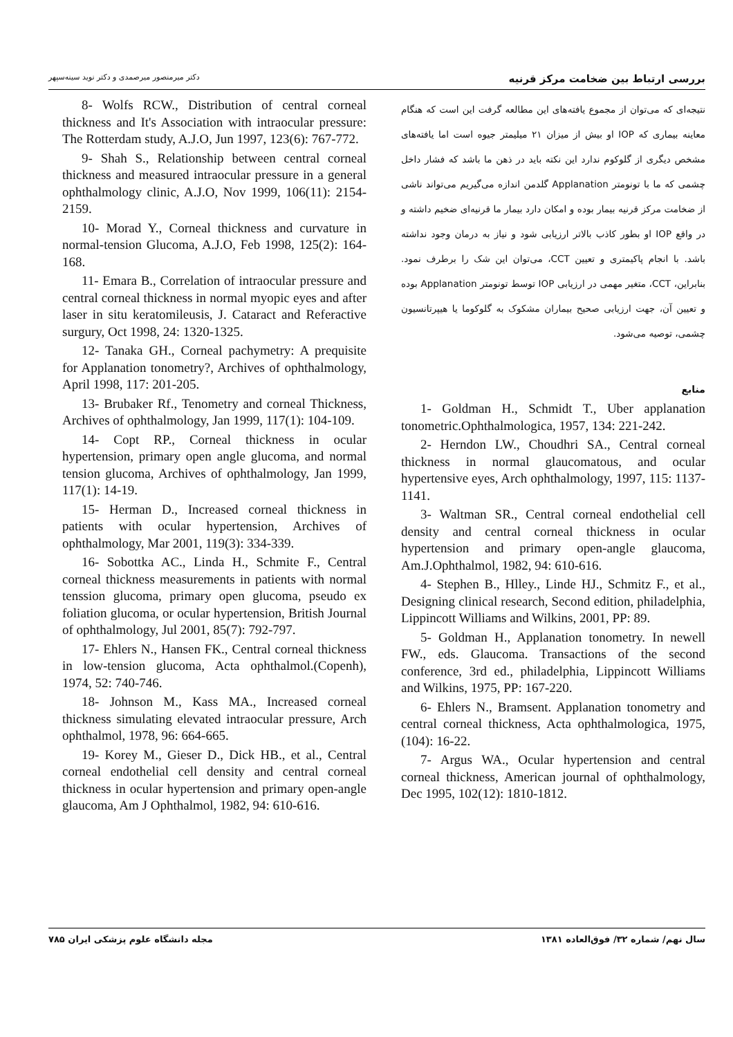بررسی ارتباط بین ضخامت مرکز قرنیه دکتر میرمنصور میرصمدی و دکتر نوید سینه‌سپهر
نتیجه‌ای که می‌توان از مجموع یافته‌های این مطالعه گرفت این است که هنگام معاینه بیماری که IOP او بیش از میزان ۲۱ میلیمتر جیوه است اما یافته‌های مشخص دیگری از گلوکوم ندارد این نکته باید در ذهن ما باشد که فشار داخل چشمی که ما با تونومتر Applanation گلدمن اندازه می‌گیریم می‌تواند ناشی از ضخامت مرکز قرنیه بیمار بوده و امکان دارد بیمار ما قرنیه‌ای ضخیم داشته و در واقع IOP او بطور کاذب بالاتر ارزیابی شود و نیاز به درمان وجود نداشته باشد. با انجام پاکیمتری و تعیین CCT، می‌توان این شک را برطرف نمود. بنابراین، CCT، متغیر مهمی در ارزیابی IOP توسط تونومتر Applanation بوده و تعیین آن، جهت ارزیابی صحیح بیماران مشکوک به گلوکوما یا هیپرتانسیون چشمی، توصیه می‌شود.
منابع
1- Goldman H., Schmidt T., Uber applanation tonometric.Ophthalmologica, 1957, 134: 221-242.
2- Herndon LW., Choudhri SA., Central corneal thickness in normal glaucomatous, and ocular hypertensive eyes, Arch ophthalmology, 1997, 115: 1137-1141.
3- Waltman SR., Central corneal endothelial cell density and central corneal thickness in ocular hypertension and primary open-angle glaucoma, Am.J.Ophthalmol, 1982, 94: 610-616.
4- Stephen B., Hlley., Linde HJ., Schmitz F., et al., Designing clinical research, Second edition, philadelphia, Lippincott Williams and Wilkins, 2001, PP: 89.
5- Goldman H., Applanation tonometry. In newell FW., eds. Glaucoma. Transactions of the second conference, 3rd ed., philadelphia, Lippincott Williams and Wilkins, 1975, PP: 167-220.
6- Ehlers N., Bramsent. Applanation tonometry and central corneal thickness, Acta ophthalmologica, 1975, (104): 16-22.
7- Argus WA., Ocular hypertension and central corneal thickness, American journal of ophthalmology, Dec 1995, 102(12): 1810-1812.
8- Wolfs RCW., Distribution of central corneal thickness and It's Association with intraocular pressure: The Rotterdam study, A.J.O, Jun 1997, 123(6): 767-772.
9- Shah S., Relationship between central corneal thickness and measured intraocular pressure in a general ophthalmology clinic, A.J.O, Nov 1999, 106(11): 2154-2159.
10- Morad Y., Corneal thickness and curvature in normal-tension Glucoma, A.J.O, Feb 1998, 125(2): 164-168.
11- Emara B., Correlation of intraocular pressure and central corneal thickness in normal myopic eyes and after laser in situ keratomileusis, J. Cataract and Referactive surgury, Oct 1998, 24: 1320-1325.
12- Tanaka GH., Corneal pachymetry: A prequisite for Applanation tonometry?, Archives of ophthalmology, April 1998, 117: 201-205.
13- Brubaker Rf., Tenometry and corneal Thickness, Archives of ophthalmology, Jan 1999, 117(1): 104-109.
14- Copt RP., Corneal thickness in ocular hypertension, primary open angle glucoma, and normal tension glucoma, Archives of ophthalmology, Jan 1999, 117(1): 14-19.
15- Herman D., Increased corneal thickness in patients with ocular hypertension, Archives of ophthalmology, Mar 2001, 119(3): 334-339.
16- Sobottka AC., Linda H., Schmite F., Central corneal thickness measurements in patients with normal tenssion glucoma, primary open glucoma, pseudo ex foliation glucoma, or ocular hypertension, British Journal of ophthalmology, Jul 2001, 85(7): 792-797.
17- Ehlers N., Hansen FK., Central corneal thickness in low-tension glucoma, Acta ophthalmol.(Copenh), 1974, 52: 740-746.
18- Johnson M., Kass MA., Increased corneal thickness simulating elevated intraocular pressure, Arch ophthalmol, 1978, 96: 664-665.
19- Korey M., Gieser D., Dick HB., et al., Central corneal endothelial cell density and central corneal thickness in ocular hypertension and primary open-angle glaucoma, Am J Ophthalmol, 1982, 94: 610-616.
سال نهم/ شماره ۳۲/ فوق‌العاده ۱۳۸۱ مجله دانشگاه علوم پزشکی ایران ۷۸۵